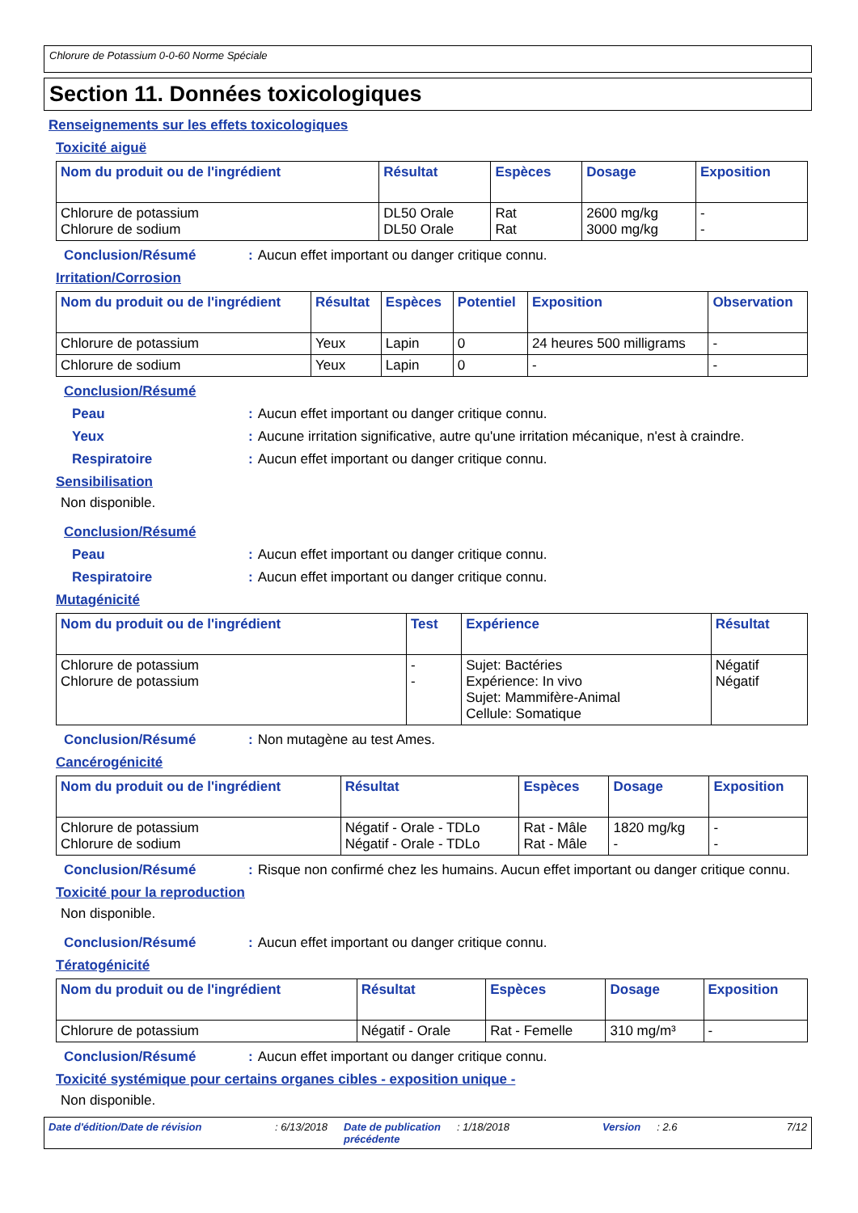Chlorure de Potassium 0-0-60 Norme Spéciale
Section 11. Données toxicologiques
Renseignements sur les effets toxicologiques
Toxicité aiguë
| Nom du produit ou de l'ingrédient | Résultat | Espèces | Dosage | Exposition |
| --- | --- | --- | --- | --- |
| Chlorure de potassium Chlorure de sodium | DL50 Orale DL50 Orale | Rat Rat | 2600 mg/kg 3000 mg/kg | - - |
Conclusion/Résumé : Aucun effet important ou danger critique connu.
Irritation/Corrosion
| Nom du produit ou de l'ingrédient | Résultat | Espèces | Potentiel | Exposition | Observation |
| --- | --- | --- | --- | --- | --- |
| Chlorure de potassium | Yeux | Lapin | 0 | 24 heures 500 milligrams | - |
| Chlorure de sodium | Yeux | Lapin | 0 | - | - |
Conclusion/Résumé
Peau : Aucun effet important ou danger critique connu.
Yeux : Aucune irritation significative, autre qu'une irritation mécanique, n'est à craindre.
Respiratoire : Aucun effet important ou danger critique connu.
Sensibilisation
Non disponible.
Conclusion/Résumé
Peau : Aucun effet important ou danger critique connu.
Respiratoire : Aucun effet important ou danger critique connu.
Mutagénicité
| Nom du produit ou de l'ingrédient | Test | Expérience | Résultat |
| --- | --- | --- | --- |
| Chlorure de potassium Chlorure de potassium | - - | Sujet: Bactéries Expérience: In vivo Sujet: Mammifère-Animal Cellule: Somatique | Négatif Négatif |
Conclusion/Résumé : Non mutagène au test Ames.
Cancérogénicité
| Nom du produit ou de l'ingrédient | Résultat | Espèces | Dosage | Exposition |
| --- | --- | --- | --- | --- |
| Chlorure de potassium Chlorure de sodium | Négatif - Orale - TDLo Négatif - Orale - TDLo | Rat - Mâle Rat - Mâle | 1820 mg/kg - | - - |
Conclusion/Résumé : Risque non confirmé chez les humains. Aucun effet important ou danger critique connu.
Toxicité pour la reproduction
Non disponible.
Conclusion/Résumé : Aucun effet important ou danger critique connu.
Tératogénicité
| Nom du produit ou de l'ingrédient | Résultat | Espèces | Dosage | Exposition |
| --- | --- | --- | --- | --- |
| Chlorure de potassium | Négatif - Orale | Rat - Femelle | 310 mg/m³ | - |
Conclusion/Résumé : Aucun effet important ou danger critique connu.
Toxicité systémique pour certains organes cibles - exposition unique -
Non disponible.
Date d'édition/Date de révision: 6/13/2018 Date de publication
précédente: 1/18/2018 Version: 2.6 7/12